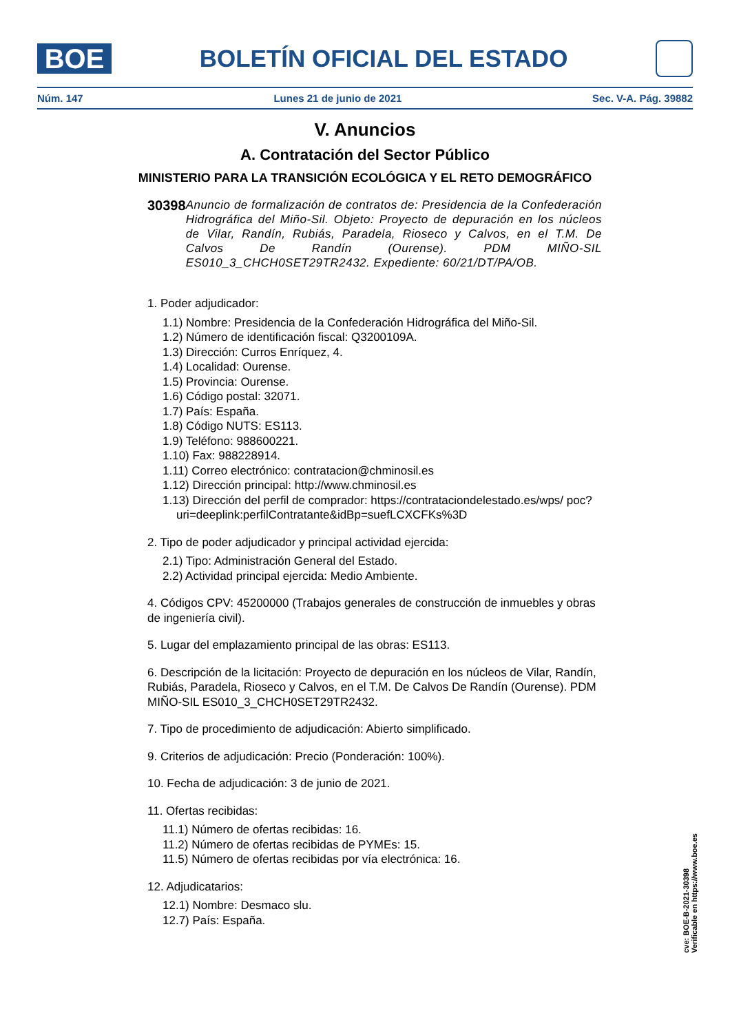BOE
BOLETÍN OFICIAL DEL ESTADO
Núm. 147 Lunes 21 de junio de 2021 Sec. V-A. Pág. 39882
V. Anuncios
A. Contratación del Sector Público
MINISTERIO PARA LA TRANSICIÓN ECOLÓGICA Y EL RETO DEMOGRÁFICO
30398
Anuncio de formalización de contratos de: Presidencia de la Confederación Hidrográfica del Miño-Sil. Objeto: Proyecto de depuración en los núcleos de Vilar, Randín, Rubiás, Paradela, Rioseco y Calvos, en el T.M. De Calvos De Randín (Ourense). PDM MIÑO-SIL ES010_3_CHCH0SET29TR2432. Expediente: 60/21/DT/PA/OB.
1. Poder adjudicador:
1.1) Nombre: Presidencia de la Confederación Hidrográfica del Miño-Sil.
1.2) Número de identificación fiscal: Q3200109A.
1.3) Dirección: Curros Enríquez, 4.
1.4) Localidad: Ourense.
1.5) Provincia: Ourense.
1.6) Código postal: 32071.
1.7) País: España.
1.8) Código NUTS: ES113.
1.9) Teléfono: 988600221.
1.10) Fax: 988228914.
1.11) Correo electrónico: contratacion@chminosil.es
1.12) Dirección principal: http://www.chminosil.es
1.13) Dirección del perfil de comprador: https://contrataciondelestado.es/wps/ poc?uri=deeplink:perfilContratante&idBp=suefLCXCFKs%3D
2. Tipo de poder adjudicador y principal actividad ejercida:
2.1) Tipo: Administración General del Estado.
2.2) Actividad principal ejercida: Medio Ambiente.
4. Códigos CPV: 45200000 (Trabajos generales de construcción de inmuebles y obras de ingeniería civil).
5. Lugar del emplazamiento principal de las obras: ES113.
6. Descripción de la licitación: Proyecto de depuración en los núcleos de Vilar, Randín, Rubiás, Paradela, Rioseco y Calvos, en el T.M. De Calvos De Randín (Ourense). PDM MIÑO-SIL ES010_3_CHCH0SET29TR2432.
7. Tipo de procedimiento de adjudicación: Abierto simplificado.
9. Criterios de adjudicación: Precio (Ponderación: 100%).
10. Fecha de adjudicación: 3 de junio de 2021.
11. Ofertas recibidas:
11.1) Número de ofertas recibidas: 16.
11.2) Número de ofertas recibidas de PYMEs: 15.
11.5) Número de ofertas recibidas por vía electrónica: 16.
12. Adjudicatarios:
12.1) Nombre: Desmaco slu.
12.7) País: España.
cve: BOE-B-2021-30398
Verificable en https://www.boe.es